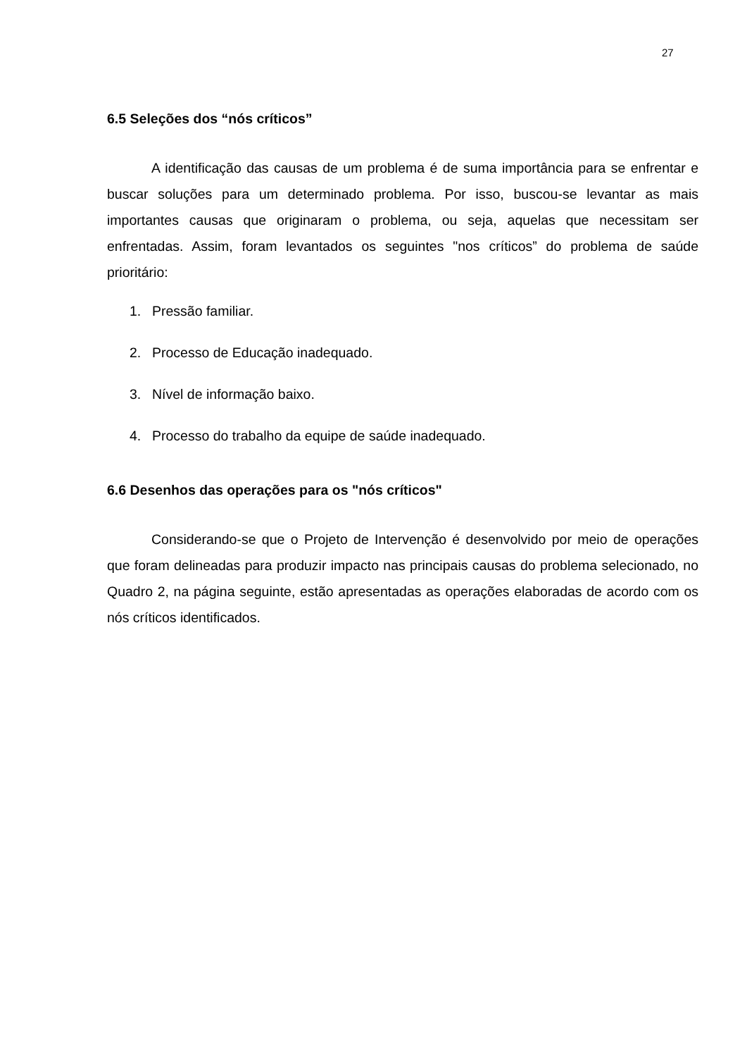27
6.5 Seleções dos “nós críticos”
A identificação das causas de um problema é de suma importância para se enfrentar e buscar soluções para um determinado problema. Por isso, buscou-se levantar as mais importantes causas que originaram o problema, ou seja, aquelas que necessitam ser enfrentadas. Assim, foram levantados os seguintes "nos críticos” do problema de saúde prioritário:
1. Pressão familiar.
2. Processo de Educação inadequado.
3. Nível de informação baixo.
4. Processo do trabalho da equipe de saúde inadequado.
6.6 Desenhos das operações para os "nós críticos"
Considerando-se que o Projeto de Intervenção é desenvolvido por meio de operações que foram delineadas para produzir impacto nas principais causas do problema selecionado, no Quadro 2, na página seguinte, estão apresentadas as operações elaboradas de acordo com os nós críticos identificados.